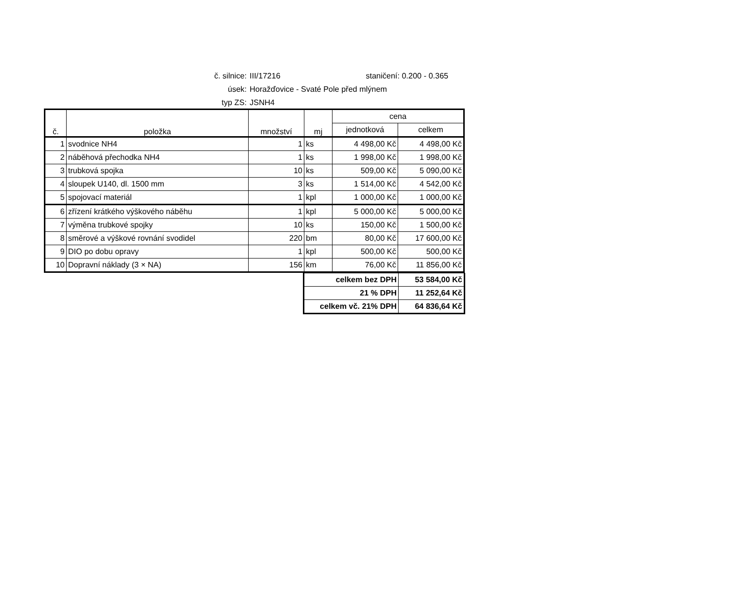č. silnice: III/17216 staničení: 0.200 - 0.365
úsek: Horažďovice - Svaté Pole před mlýnem
typ ZS: JSNH4
| č. | položka | množství | mj | cena | |
| --- | --- | --- | --- | --- | --- |
| | | | | jednotková | celkem |
| 1 | svodnice NH4 | 1 | ks | 4 498,00 Kč | 4 498,00 Kč |
| 2 | náběhová přechodka NH4 | 1 | ks | 1 998,00 Kč | 1 998,00 Kč |
| 3 | trubková spojka | 10 | ks | 509,00 Kč | 5 090,00 Kč |
| 4 | sloupek U140, dl. 1500 mm | 3 | ks | 1 514,00 Kč | 4 542,00 Kč |
| 5 | spojovací materiál | 1 | kpl | 1 000,00 Kč | 1 000,00 Kč |
| 6 | zřízení krátkého výškového náběhu | 1 | kpl | 5 000,00 Kč | 5 000,00 Kč |
| 7 | výměna trubkové spojky | 10 | ks | 150,00 Kč | 1 500,00 Kč |
| 8 | směrové a výškové rovnání svodidel | 220 | bm | 80,00 Kč | 17 600,00 Kč |
| 9 | DIO po dobu opravy | 1 | kpl | 500,00 Kč | 500,00 Kč |
| 10 | Dopravní náklady (3 × NA) | 156 | km | 76,00 Kč | 11 856,00 Kč |
| celkem bez DPH | 53 584,00 Kč |
| 21 % DPH | 11 252,64 Kč |
| celkem vč. 21% DPH | 64 836,64 Kč |